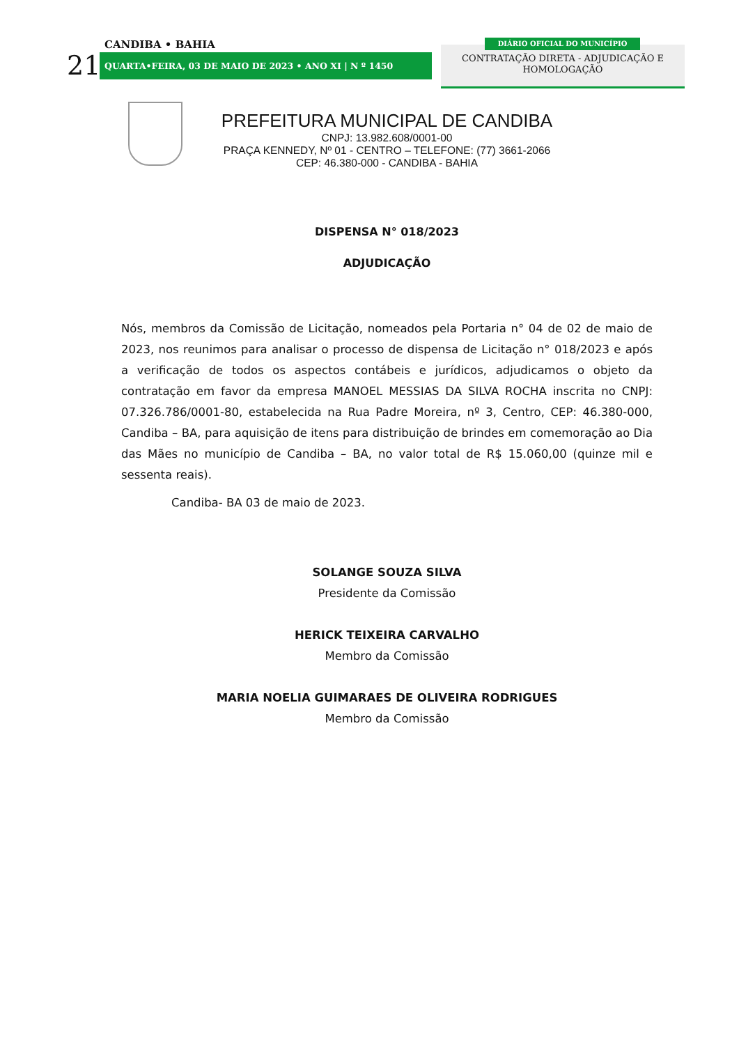CANDIBA • BAHIA
21 QUARTA•FEIRA, 03 DE MAIO DE 2023 • ANO XI | N º 1450
CONTRATAÇÃO DIRETA - ADJUDICAÇÃO E HOMOLOGAÇÃO
DIÁRIO OFICIAL DO MUNICÍPIO
PREFEITURA MUNICIPAL DE CANDIBA
CNPJ: 13.982.608/0001-00
PRAÇA KENNEDY, Nº 01 - CENTRO – TELEFONE: (77) 3661-2066
CEP: 46.380-000 - CANDIBA - BAHIA
DISPENSA N° 018/2023
ADJUDICAÇÃO
Nós, membros da Comissão de Licitação, nomeados pela Portaria n° 04 de 02 de maio de 2023, nos reunimos para analisar o processo de dispensa de Licitação n° 018/2023 e após a verificação de todos os aspectos contábeis e jurídicos, adjudicamos o objeto da contratação em favor da empresa MANOEL MESSIAS DA SILVA ROCHA inscrita no CNPJ: 07.326.786/0001-80, estabelecida na Rua Padre Moreira, nº 3, Centro, CEP: 46.380-000, Candiba – BA, para aquisição de itens para distribuição de brindes em comemoração ao Dia das Mães no município de Candiba – BA, no valor total de R$ 15.060,00 (quinze mil e sessenta reais).
Candiba- BA 03 de maio de 2023.
SOLANGE SOUZA SILVA
Presidente da Comissão
HERICK TEIXEIRA CARVALHO
Membro da Comissão
MARIA NOELIA GUIMARAES DE OLIVEIRA RODRIGUES
Membro da Comissão